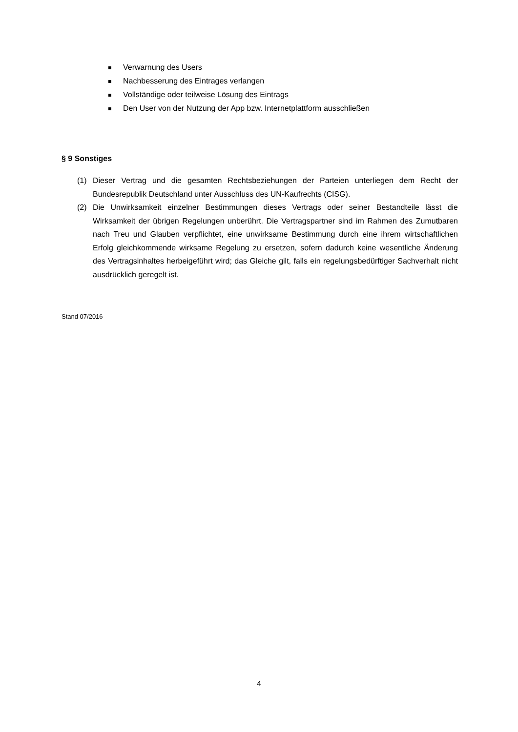Verwarnung des Users
Nachbesserung des Eintrages verlangen
Vollständige oder teilweise Lösung des Eintrags
Den User von der Nutzung der App bzw. Internetplattform ausschließen
§ 9 Sonstiges
(1) Dieser Vertrag und die gesamten Rechtsbeziehungen der Parteien unterliegen dem Recht der Bundesrepublik Deutschland unter Ausschluss des UN-Kaufrechts (CISG).
(2) Die Unwirksamkeit einzelner Bestimmungen dieses Vertrags oder seiner Bestandteile lässt die Wirksamkeit der übrigen Regelungen unberührt. Die Vertragspartner sind im Rahmen des Zumutbaren nach Treu und Glauben verpflichtet, eine unwirksame Bestimmung durch eine ihrem wirtschaftlichen Erfolg gleichkommende wirksame Regelung zu ersetzen, sofern dadurch keine wesentliche Änderung des Vertragsinhaltes herbeigeführt wird; das Gleiche gilt, falls ein regelungsbedürftiger Sachverhalt nicht ausdrücklich geregelt ist.
Stand 07/2016
4